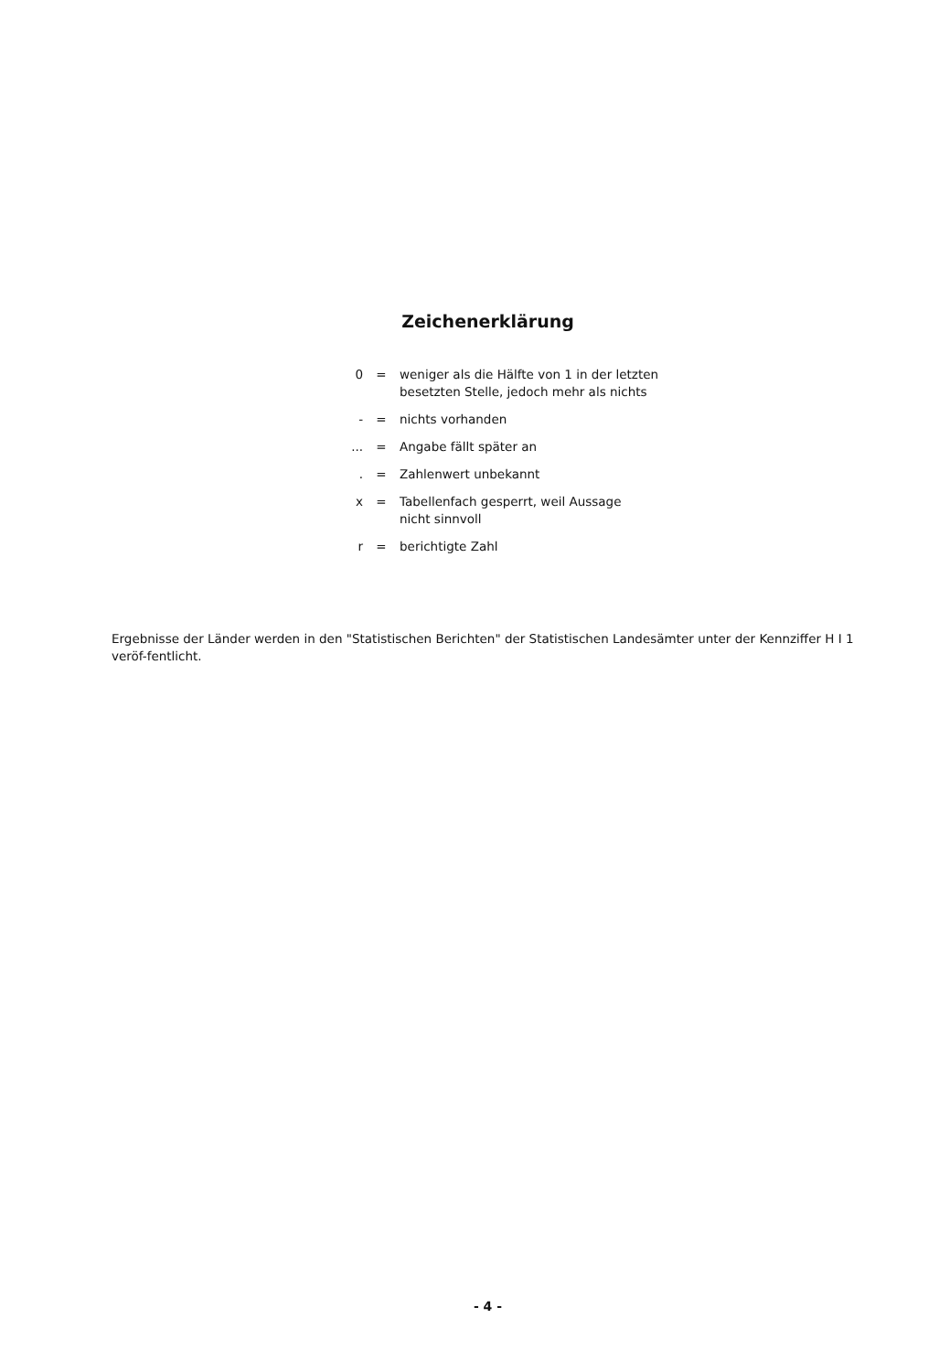Zeichenerklärung
0 = weniger als die Hälfte von 1 in der letzten besetzten Stelle, jedoch mehr als nichts
- = nichts vorhanden
... = Angabe fällt später an
. = Zahlenwert unbekannt
x = Tabellenfach gesperrt, weil Aussage
nicht sinnvoll
r = berichtigte Zahl
Ergebnisse der Länder werden in den "Statistischen Berichten" der Statistischen Landesämter unter der Kennziffer H I 1 veröf-fentlicht.
- 4 -